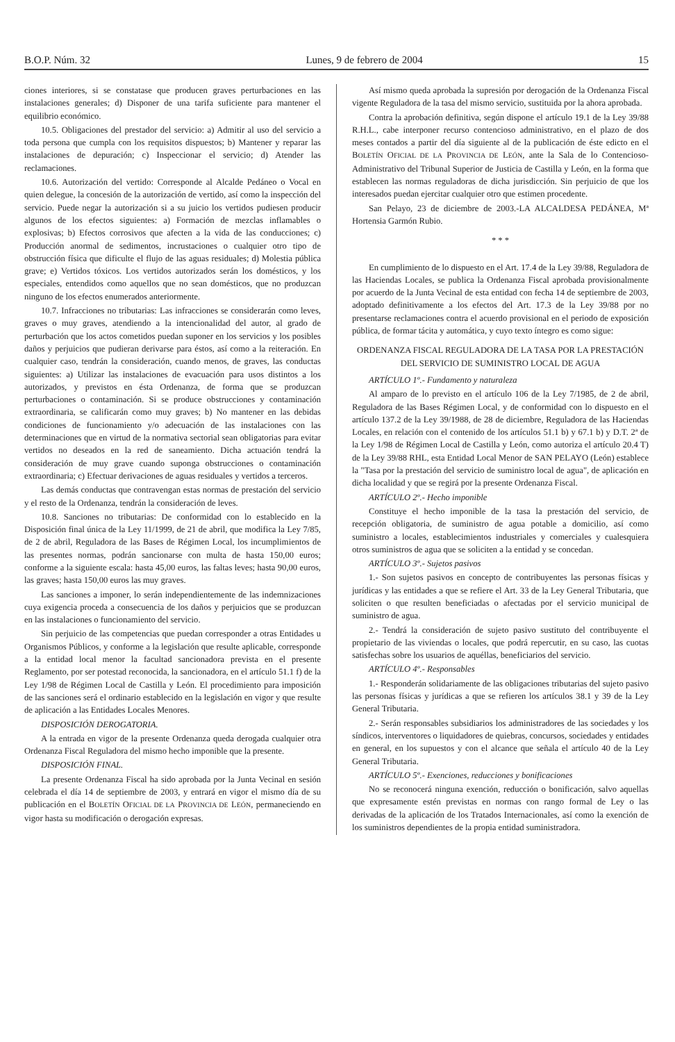B.O.P. Núm. 32 Lunes, 9 de febrero de 2004 15
ciones interiores, si se constatase que producen graves perturbaciones en las instalaciones generales; d) Disponer de una tarifa suficiente para mantener el equilibrio económico.
10.5. Obligaciones del prestador del servicio: a) Admitir al uso del servicio a toda persona que cumpla con los requisitos dispuestos; b) Mantener y reparar las instalaciones de depuración; c) Inspeccionar el servicio; d) Atender las reclamaciones.
10.6. Autorización del vertido: Corresponde al Alcalde Pedáneo o Vocal en quien delegue, la concesión de la autorización de vertido, así como la inspección del servicio. Puede negar la autorización si a su juicio los vertidos pudiesen producir algunos de los efectos siguientes: a) Formación de mezclas inflamables o explosivas; b) Efectos corrosivos que afecten a la vida de las conducciones; c) Producción anormal de sedimentos, incrustaciones o cualquier otro tipo de obstrucción física que dificulte el flujo de las aguas residuales; d) Molestia pública grave; e) Vertidos tóxicos. Los vertidos autorizados serán los domésticos, y los especiales, entendidos como aquellos que no sean domésticos, que no produzcan ninguno de los efectos enumerados anteriormente.
10.7. Infracciones no tributarias: Las infracciones se considerarán como leves, graves o muy graves, atendiendo a la intencionalidad del autor, al grado de perturbación que los actos cometidos puedan suponer en los servicios y los posibles daños y perjuicios que pudieran derivarse para éstos, así como a la reiteración. En cualquier caso, tendrán la consideración, cuando menos, de graves, las conductas siguientes: a) Utilizar las instalaciones de evacuación para usos distintos a los autorizados, y previstos en ésta Ordenanza, de forma que se produzcan perturbaciones o contaminación. Si se produce obstrucciones y contaminación extraordinaria, se calificarán como muy graves; b) No mantener en las debidas condiciones de funcionamiento y/o adecuación de las instalaciones con las determinaciones que en virtud de la normativa sectorial sean obligatorias para evitar vertidos no deseados en la red de saneamiento. Dicha actuación tendrá la consideración de muy grave cuando suponga obstrucciones o contaminación extraordinaria; c) Efectuar derivaciones de aguas residuales y vertidos a terceros.
Las demás conductas que contravengan estas normas de prestación del servicio y el resto de la Ordenanza, tendrán la consideración de leves.
10.8. Sanciones no tributarias: De conformidad con lo establecido en la Disposición final única de la Ley 11/1999, de 21 de abril, que modifica la Ley 7/85, de 2 de abril, Reguladora de las Bases de Régimen Local, los incumplimientos de las presentes normas, podrán sancionarse con multa de hasta 150,00 euros; conforme a la siguiente escala: hasta 45,00 euros, las faltas leves; hasta 90,00 euros, las graves; hasta 150,00 euros las muy graves.
Las sanciones a imponer, lo serán independientemente de las indemnizaciones cuya exigencia proceda a consecuencia de los daños y perjuicios que se produzcan en las instalaciones o funcionamiento del servicio.
Sin perjuicio de las competencias que puedan corresponder a otras Entidades u Organismos Públicos, y conforme a la legislación que resulte aplicable, corresponde a la entidad local menor la facultad sancionadora prevista en el presente Reglamento, por ser potestad reconocida, la sancionadora, en el artículo 51.1 f) de la Ley 1/98 de Régimen Local de Castilla y León. El procedimiento para imposición de las sanciones será el ordinario establecido en la legislación en vigor y que resulte de aplicación a las Entidades Locales Menores.
DISPOSICIÓN DEROGATORIA.
A la entrada en vigor de la presente Ordenanza queda derogada cualquier otra Ordenanza Fiscal Reguladora del mismo hecho imponible que la presente.
DISPOSICIÓN FINAL.
La presente Ordenanza Fiscal ha sido aprobada por la Junta Vecinal en sesión celebrada el día 14 de septiembre de 2003, y entrará en vigor el mismo día de su publicación en el BOLETÍN OFICIAL DE LA PROVINCIA DE LEÓN, permaneciendo en vigor hasta su modificación o derogación expresas.
Así mismo queda aprobada la supresión por derogación de la Ordenanza Fiscal vigente Reguladora de la tasa del mismo servicio, sustituida por la ahora aprobada.
Contra la aprobación definitiva, según dispone el artículo 19.1 de la Ley 39/88 R.H.L., cabe interponer recurso contencioso administrativo, en el plazo de dos meses contados a partir del día siguiente al de la publicación de éste edicto en el BOLETÍN OFICIAL DE LA PROVINCIA DE LEÓN, ante la Sala de lo Contencioso-Administrativo del Tribunal Superior de Justicia de Castilla y León, en la forma que establecen las normas reguladoras de dicha jurisdicción. Sin perjuicio de que los interesados puedan ejercitar cualquier otro que estimen procedente.
San Pelayo, 23 de diciembre de 2003.-LA ALCALDESA PEDÁNEA, Mª Hortensia Garmón Rubio.
* * *
En cumplimiento de lo dispuesto en el Art. 17.4 de la Ley 39/88, Reguladora de las Haciendas Locales, se publica la Ordenanza Fiscal aprobada provisionalmente por acuerdo de la Junta Vecinal de esta entidad con fecha 14 de septiembre de 2003, adoptado definitivamente a los efectos del Art. 17.3 de la Ley 39/88 por no presentarse reclamaciones contra el acuerdo provisional en el periodo de exposición pública, de formar tácita y automática, y cuyo texto íntegro es como sigue:
ORDENANZA FISCAL REGULADORA DE LA TASA POR LA PRESTACIÓN DEL SERVICIO DE SUMINISTRO LOCAL DE AGUA
ARTÍCULO 1º.- Fundamento y naturaleza
Al amparo de lo previsto en el artículo 106 de la Ley 7/1985, de 2 de abril, Reguladora de las Bases Régimen Local, y de conformidad con lo dispuesto en el artículo 137.2 de la Ley 39/1988, de 28 de diciembre, Reguladora de las Haciendas Locales, en relación con el contenido de los artículos 51.1 b) y 67.1 b) y D.T. 2ª de la Ley 1/98 de Régimen Local de Castilla y León, como autoriza el artículo 20.4 T) de la Ley 39/88 RHL, esta Entidad Local Menor de SAN PELAYO (León) establece la "Tasa por la prestación del servicio de suministro local de agua", de aplicación en dicha localidad y que se regirá por la presente Ordenanza Fiscal.
ARTÍCULO 2º.- Hecho imponible
Constituye el hecho imponible de la tasa la prestación del servicio, de recepción obligatoria, de suministro de agua potable a domicilio, así como suministro a locales, establecimientos industriales y comerciales y cualesquiera otros suministros de agua que se soliciten a la entidad y se concedan.
ARTÍCULO 3º.- Sujetos pasivos
1.- Son sujetos pasivos en concepto de contribuyentes las personas físicas y jurídicas y las entidades a que se refiere el Art. 33 de la Ley General Tributaria, que soliciten o que resulten beneficiadas o afectadas por el servicio municipal de suministro de agua.
2.- Tendrá la consideración de sujeto pasivo sustituto del contribuyente el propietario de las viviendas o locales, que podrá repercutir, en su caso, las cuotas satisfechas sobre los usuarios de aquéllas, beneficiarios del servicio.
ARTÍCULO 4º.- Responsables
1.- Responderán solidariamente de las obligaciones tributarias del sujeto pasivo las personas físicas y jurídicas a que se refieren los artículos 38.1 y 39 de la Ley General Tributaria.
2.- Serán responsables subsidiarios los administradores de las sociedades y los síndicos, interventores o liquidadores de quiebras, concursos, sociedades y entidades en general, en los supuestos y con el alcance que señala el artículo 40 de la Ley General Tributaria.
ARTÍCULO 5º.- Exenciones, reducciones y bonificaciones
No se reconocerá ninguna exención, reducción o bonificación, salvo aquellas que expresamente estén previstas en normas con rango formal de Ley o las derivadas de la aplicación de los Tratados Internacionales, así como la exención de los suministros dependientes de la propia entidad suministradora.